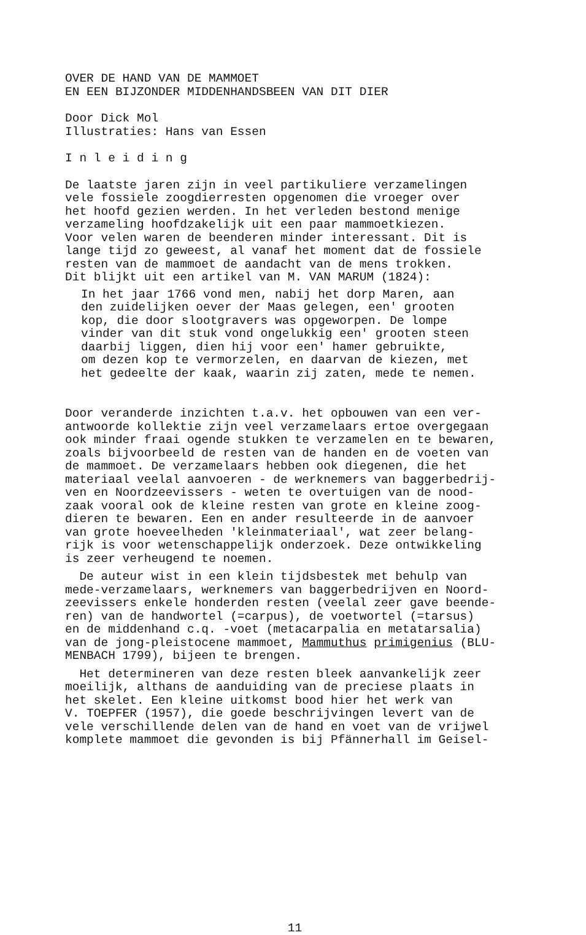OVER DE HAND VAN DE MAMMOET EN EEN BIJZONDER MIDDENHANDSBEEN VAN DIT DIER
Door Dick Mol Illustraties: Hans van Essen
I n l e i d i n g
De laatste jaren zijn in veel partikuliere verzamelingen vele fossiele zoogdierresten opgenomen die vroeger over het hoofd gezien werden. In het verleden bestond menige verzameling hoofdzakelijk uit een paar mammoetkiezen. Voor velen waren de beenderen minder interessant. Dit is lange tijd zo geweest, al vanaf het moment dat de fossiele resten van de mammoet de aandacht van de mens trokken. Dit blijkt uit een artikel van M. VAN MARUM (1824):
In het jaar 1766 vond men, nabij het dorp Maren, aan den zuidelijken oever der Maas gelegen, een' grooten kop, die door slootgravers was opgeworpen. De lompe vinder van dit stuk vond ongelukkig een' grooten steen daarbij liggen, dien hij voor een' hamer gebruikte, om dezen kop te vermorzelen, en daarvan de kiezen, met het gedeelte der kaak, waarin zij zaten, mede te nemen.
Door veranderde inzichten t.a.v. het opbouwen van een ver- antwoorde kollektie zijn veel verzamelaars ertoe overgegaan ook minder fraai ogende stukken te verzamelen en te bewaren, zoals bijvoorbeeld de resten van de handen en de voeten van de mammoet. De verzamelaars hebben ook diegenen, die het materiaal veelal aanvoeren - de werknemers van baggerbedrij- ven en Noordzeevissers - weten te overtuigen van de nood- zaak vooral ook de kleine resten van grote en kleine zoog- dieren te bewaren. Een en ander resulteerde in de aanvoer van grote hoeveelheden 'kleinmateriaal', wat zeer belang- rijk is voor wetenschappelijk onderzoek. Deze ontwikkeling is zeer verheugend te noemen.
De auteur wist in een klein tijdsbestek met behulp van mede-verzamelaars, werknemers van baggerbedrijven en Noord- zeevissers enkele honderden resten (veelal zeer gave beende- ren) van de handwortel (=carpus), de voetwortel (=tarsus) en de middenhand c.q. -voet (metacarpalia en metatarsalia) van de jong-pleistocene mammoet, Mammuthus primigenius (BLU- MENBACH 1799), bijeen te brengen.
Het determineren van deze resten bleek aanvankelijk zeer moeilijk, althans de aanduiding van de preciese plaats in het skelet. Een kleine uitkomst bood hier het werk van V. TOEPFER (1957), die goede beschrijvingen levert van de vele verschillende delen van de hand en voet van de vrijwel komplete mammoet die gevonden is bij Pfännerhall im Geisel-
11